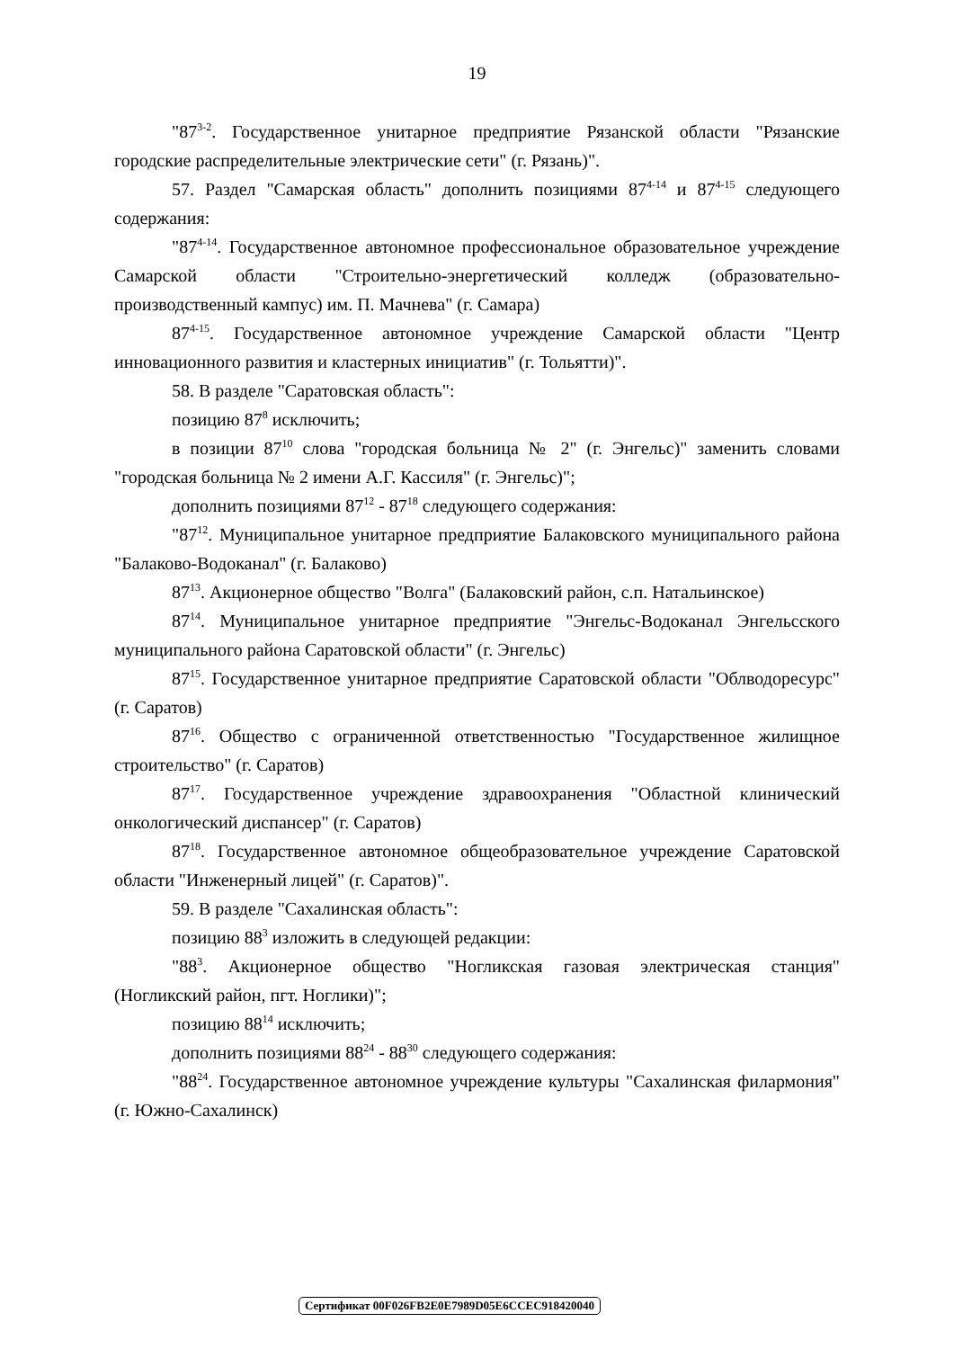19
"87<sup>3-2</sup>. Государственное унитарное предприятие Рязанской области "Рязанские городские распределительные электрические сети" (г. Рязань)".
57. Раздел "Самарская область" дополнить позициями 87<sup>4-14</sup> и 87<sup>4-15</sup> следующего содержания:
"87<sup>4-14</sup>. Государственное автономное профессиональное образовательное учреждение Самарской области "Строительно-энергетический колледж (образовательно-производственный кампус) им. П. Мачнева" (г. Самара)
87<sup>4-15</sup>. Государственное автономное учреждение Самарской области "Центр инновационного развития и кластерных инициатив" (г. Тольятти)".
58. В разделе "Саратовская область":
позицию 87<sup>8</sup> исключить;
в позиции 87<sup>10</sup> слова "городская больница № 2" (г. Энгельс)" заменить словами "городская больница № 2 имени А.Г. Кассиля" (г. Энгельс)";
дополнить позициями 87<sup>12</sup> - 87<sup>18</sup> следующего содержания:
"87<sup>12</sup>. Муниципальное унитарное предприятие Балаковского муниципального района "Балаково-Водоканал" (г. Балаково)
87<sup>13</sup>. Акционерное общество "Волга" (Балаковский район, с.п. Натальинское)
87<sup>14</sup>. Муниципальное унитарное предприятие "Энгельс-Водоканал Энгельсского муниципального района Саратовской области" (г. Энгельс)
87<sup>15</sup>. Государственное унитарное предприятие Саратовской области "Облводоресурс" (г. Саратов)
87<sup>16</sup>. Общество с ограниченной ответственностью "Государственное жилищное строительство" (г. Саратов)
87<sup>17</sup>. Государственное учреждение здравоохранения "Областной клинический онкологический диспансер" (г. Саратов)
87<sup>18</sup>. Государственное автономное общеобразовательное учреждение Саратовской области "Инженерный лицей" (г. Саратов)".
59. В разделе "Сахалинская область":
позицию 88<sup>3</sup> изложить в следующей редакции:
"88<sup>3</sup>. Акционерное общество "Ногликская газовая электрическая станция" (Ногликский район, пгт. Ноглики)";
позицию 88<sup>14</sup> исключить;
дополнить позициями 88<sup>24</sup> - 88<sup>30</sup> следующего содержания:
"88<sup>24</sup>. Государственное автономное учреждение культуры "Сахалинская филармония" (г. Южно-Сахалинск)
Сертификат 00F026FB2E0E7989D05E6CCEC918420040